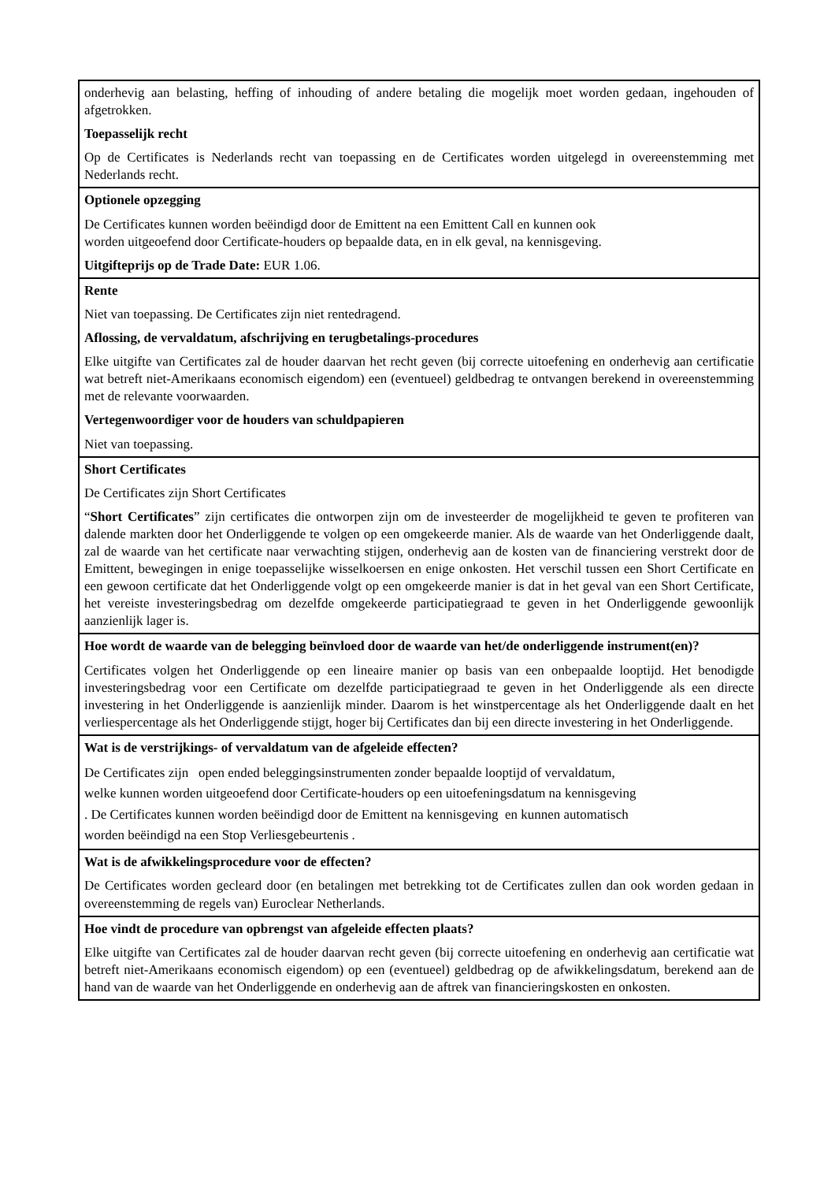| onderhevig aan belasting, heffing of inhouding of andere betaling die mogelijk moet worden gedaan, ingehouden of afgetrokken. Toepasselijk recht Op de Certificates is Nederlands recht van toepassing en de Certificates worden uitgelegd in overeenstemming met Nederlands recht. |
| Optionele opzegging De Certificates kunnen worden beëindigd door de Emittent na een Emittent Call en kunnen ook worden uitgeoefend door Certificate-houders op bepaalde data, en in elk geval, na kennisgeving. Uitgifteprijs op de Trade Date: EUR 1.06. |
| Rente Niet van toepassing. De Certificates zijn niet rentedragend. Aflossing, de vervaldatum, afschrijving en terugbetalings-procedures Elke uitgifte van Certificates zal de houder daarvan het recht geven (bij correcte uitoefening en onderhevig aan certificatie wat betreft niet-Amerikaans economisch eigendom) een (eventueel) geldbedrag te ontvangen berekend in overeenstemming met de relevante voorwaarden. Vertegenwoordiger voor de houders van schuldpapieren Niet van toepassing. |
| Short Certificates De Certificates zijn Short Certificates “ Short Certificates ” zijn certificates die ontworpen zijn om de investeerder de mogelijkheid te geven te profiteren van dalende markten door het Onderliggende te volgen op een omgekeerde manier. Als de waarde van het Onderliggende daalt, zal de waarde van het certificate naar verwachting stijgen, onderhevig aan de kosten van de financiering verstrekt door de Emittent, bewegingen in enige toepasselijke wisselkoersen en enige onkosten. Het verschil tussen een Short Certificate en een gewoon certificate dat het Onderliggende volgt op een omgekeerde manier is dat in het geval van een Short Certificate, het vereiste investeringsbedrag om dezelfde omgekeerde participatiegraad te geven in het Onderliggende gewoonlijk aanzienlijk lager is. |
| Hoe wordt de waarde van de belegging beïnvloed door de waarde van het/de onderliggende instrument(en)? Certificates volgen het Onderliggende op een lineaire manier op basis van een onbepaalde looptijd. Het benodigde investeringsbedrag voor een Certificate om dezelfde participatiegraad te geven in het Onderliggende als een directe investering in het Onderliggende is aanzienlijk minder. Daarom is het winstpercentage als het Onderliggende daalt en het verliespercentage als het Onderliggende stijgt, hoger bij Certificates dan bij een directe investering in het Onderliggende. |
| Wat is de verstrijkings- of vervaldatum van de afgeleide effecten? De Certificates zijn open ended beleggingsinstrumenten zonder bepaalde looptijd of vervaldatum, welke kunnen worden uitgeoefend door Certificate-houders op een uitoefeningsdatum na kennisgeving . De Certificates kunnen worden beëindigd door de Emittent na kennisgeving en kunnen automatisch worden beëindigd na een Stop Verliesgebeurtenis . |
| Wat is de afwikkelingsprocedure voor de effecten? De Certificates worden gecleard door (en betalingen met betrekking tot de Certificates zullen dan ook worden gedaan in overeenstemming de regels van) Euroclear Netherlands. |
| Hoe vindt de procedure van opbrengst van afgeleide effecten plaats? Elke uitgifte van Certificates zal de houder daarvan recht geven (bij correcte uitoefening en onderhevig aan certificatie wat betreft niet-Amerikaans economisch eigendom) op een (eventueel) geldbedrag op de afwikkelingsdatum, berekend aan de hand van de waarde van het Onderliggende en onderhevig aan de aftrek van financieringskosten en onkosten. |